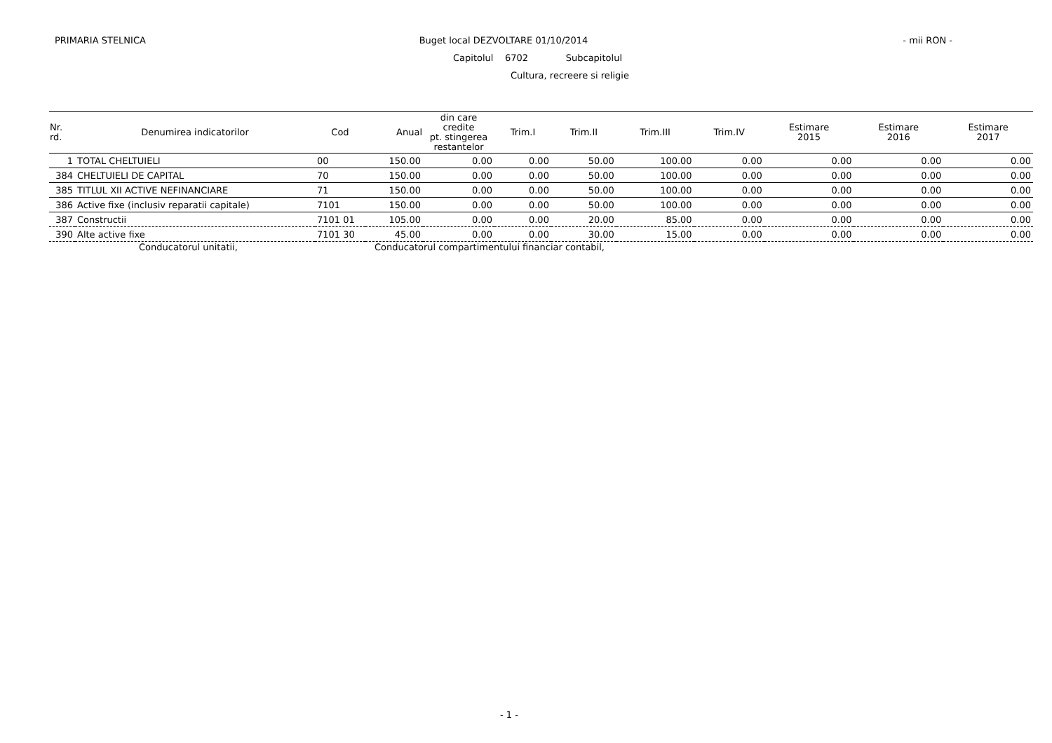PRIMARIA STELNICA Buget local DEZVOLTARE 01/10/2014
- mii RON -
Capitolul 6702 Subcapitolul
Cultura, recreere si religie
| Nr. rd. | Denumirea indicatorilor | Cod | Anual | din care credite pt. stingerea restantelor | Trim.I | Trim.II | Trim.III | Trim.IV | Estimare 2015 | Estimare 2016 | Estimare 2017 |
| --- | --- | --- | --- | --- | --- | --- | --- | --- | --- | --- | --- |
| 1 | TOTAL CHELTUIELI | 00 | 150.00 | 0.00 | 0.00 | 50.00 | 100.00 | 0.00 | 0.00 | 0.00 | 0.00 |
| 384 | CHELTUIELI DE CAPITAL | 70 | 150.00 | 0.00 | 0.00 | 50.00 | 100.00 | 0.00 | 0.00 | 0.00 | 0.00 |
| 385 | TITLUL XII ACTIVE NEFINANCIARE | 71 | 150.00 | 0.00 | 0.00 | 50.00 | 100.00 | 0.00 | 0.00 | 0.00 | 0.00 |
| 386 | Active fixe (inclusiv reparatii capitale) | 7101 | 150.00 | 0.00 | 0.00 | 50.00 | 100.00 | 0.00 | 0.00 | 0.00 | 0.00 |
| 387 | Constructii | 7101 01 | 105.00 | 0.00 | 0.00 | 20.00 | 85.00 | 0.00 | 0.00 | 0.00 | 0.00 |
| 390 | Alte active fixe | 7101 30 | 45.00 | 0.00 | 0.00 | 30.00 | 15.00 | 0.00 | 0.00 | 0.00 | 0.00 |
Conducatorul unitatii,
Conducatorul compartimentului financiar contabil,
- 1 -